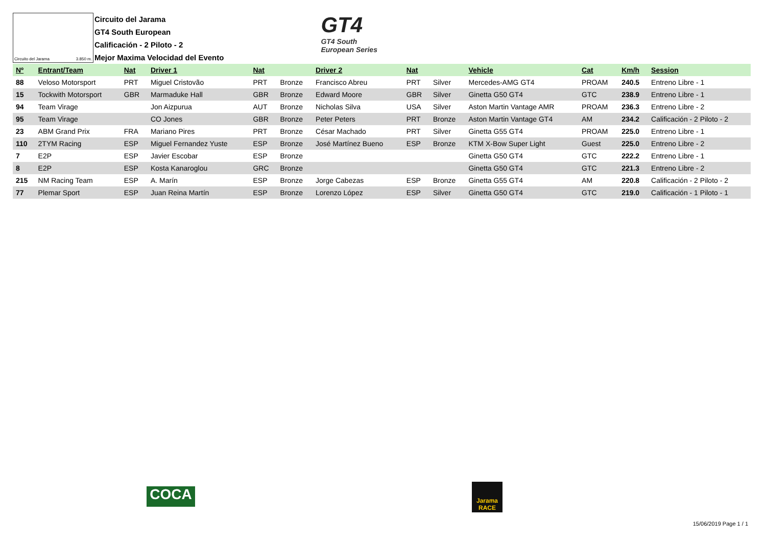Circuito del Jarama 3.850 m.
Circuito del Jarama
GT4 South European
Calificación - 2 Piloto - 2
Mejor Maxima Velocidad del Evento
GT4
GT4 South
European Series
| Nº | Entrant/Team | Nat | Driver 1 | Nat | | Driver 2 | Nat | | Vehicle | Cat | Km/h | Session |
| --- | --- | --- | --- | --- | --- | --- | --- | --- | --- | --- | --- | --- |
| 88 | Veloso Motorsport | PRT | Miguel Cristovão | PRT | Bronze | Francisco Abreu | PRT | Silver | Mercedes-AMG GT4 | PROAM | 240.5 | Entreno Libre - 1 |
| 15 | Tockwith Motorsport | GBR | Marmaduke Hall | GBR | Bronze | Edward Moore | GBR | Silver | Ginetta G50 GT4 | GTC | 238.9 | Entreno Libre - 1 |
| 94 | Team Virage | | Jon Aizpurua | AUT | Bronze | Nicholas Silva | USA | Silver | Aston Martin Vantage AMR | PROAM | 236.3 | Entreno Libre - 2 |
| 95 | Team Virage | | CO Jones | GBR | Bronze | Peter Peters | PRT | Bronze | Aston Martin Vantage GT4 | AM | 234.2 | Calificación - 2 Piloto - 2 |
| 23 | ABM Grand Prix | FRA | Mariano Pires | PRT | Bronze | César Machado | PRT | Silver | Ginetta G55 GT4 | PROAM | 225.0 | Entreno Libre - 1 |
| 110 | 2TYM Racing | ESP | Miguel Fernandez Yuste | ESP | Bronze | José Martínez Bueno | ESP | Bronze | KTM X-Bow Super Light | Guest | 225.0 | Entreno Libre - 2 |
| 7 | E2P | ESP | Javier Escobar | ESP | Bronze | | | | Ginetta G50 GT4 | GTC | 222.2 | Entreno Libre - 1 |
| 8 | E2P | ESP | Kosta Kanaroglou | GRC | Bronze | | | | Ginetta G50 GT4 | GTC | 221.3 | Entreno Libre - 2 |
| 215 | NM Racing Team | ESP | A. Marín | ESP | Bronze | Jorge Cabezas | ESP | Bronze | Ginetta G55 GT4 | AM | 220.8 | Calificación - 2 Piloto - 2 |
| 77 | Plemar Sport | ESP | Juan Reina Martín | ESP | Bronze | Lorenzo López | ESP | Silver | Ginetta G50 GT4 | GTC | 219.0 | Calificación - 1 Piloto - 1 |
COCA
Jarama RACE
15/06/2019 Page 1 / 1